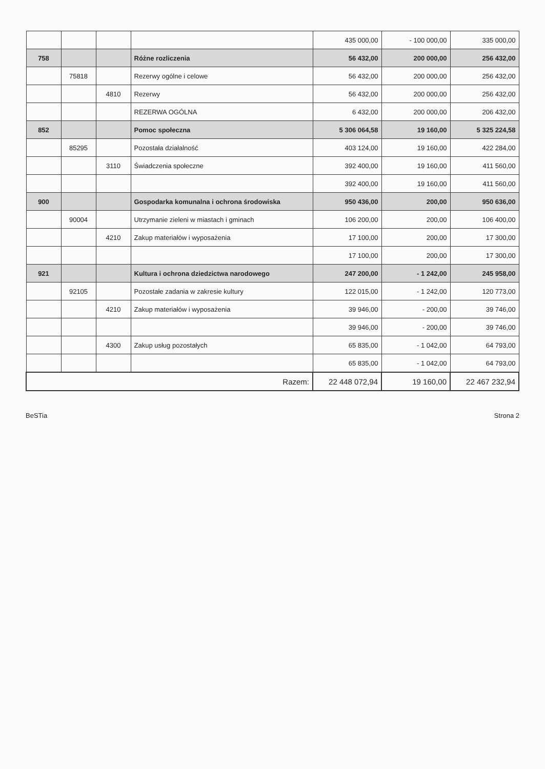| | | | | 435 000,00 | - 100 000,00 | 335 000,00 |
| 758 | | | Różne rozliczenia | 56 432,00 | 200 000,00 | 256 432,00 |
| | 75818 | | Rezerwy ogólne i celowe | 56 432,00 | 200 000,00 | 256 432,00 |
| | | 4810 | Rezerwy | 56 432,00 | 200 000,00 | 256 432,00 |
| | | | REZERWA OGÓLNA | 6 432,00 | 200 000,00 | 206 432,00 |
| 852 | | | Pomoc społeczna | 5 306 064,58 | 19 160,00 | 5 325 224,58 |
| | 85295 | | Pozostała działalność | 403 124,00 | 19 160,00 | 422 284,00 |
| | | 3110 | Świadczenia społeczne | 392 400,00 | 19 160,00 | 411 560,00 |
| | | | | 392 400,00 | 19 160,00 | 411 560,00 |
| 900 | | | Gospodarka komunalna i ochrona środowiska | 950 436,00 | 200,00 | 950 636,00 |
| | 90004 | | Utrzymanie zieleni w miastach i gminach | 106 200,00 | 200,00 | 106 400,00 |
| | | 4210 | Zakup materiałów i wyposażenia | 17 100,00 | 200,00 | 17 300,00 |
| | | | | 17 100,00 | 200,00 | 17 300,00 |
| 921 | | | Kultura i ochrona dziedzictwa narodowego | 247 200,00 | - 1 242,00 | 245 958,00 |
| | 92105 | | Pozostałe zadania w zakresie kultury | 122 015,00 | - 1 242,00 | 120 773,00 |
| | | 4210 | Zakup materiałów i wyposażenia | 39 946,00 | - 200,00 | 39 746,00 |
| | | | | 39 946,00 | - 200,00 | 39 746,00 |
| | | 4300 | Zakup usług pozostałych | 65 835,00 | - 1 042,00 | 64 793,00 |
| | | | | 65 835,00 | - 1 042,00 | 64 793,00 |
| Razem: | | | | 22 448 072,94 | 19 160,00 | 22 467 232,94 |
BeSTia Strona 2